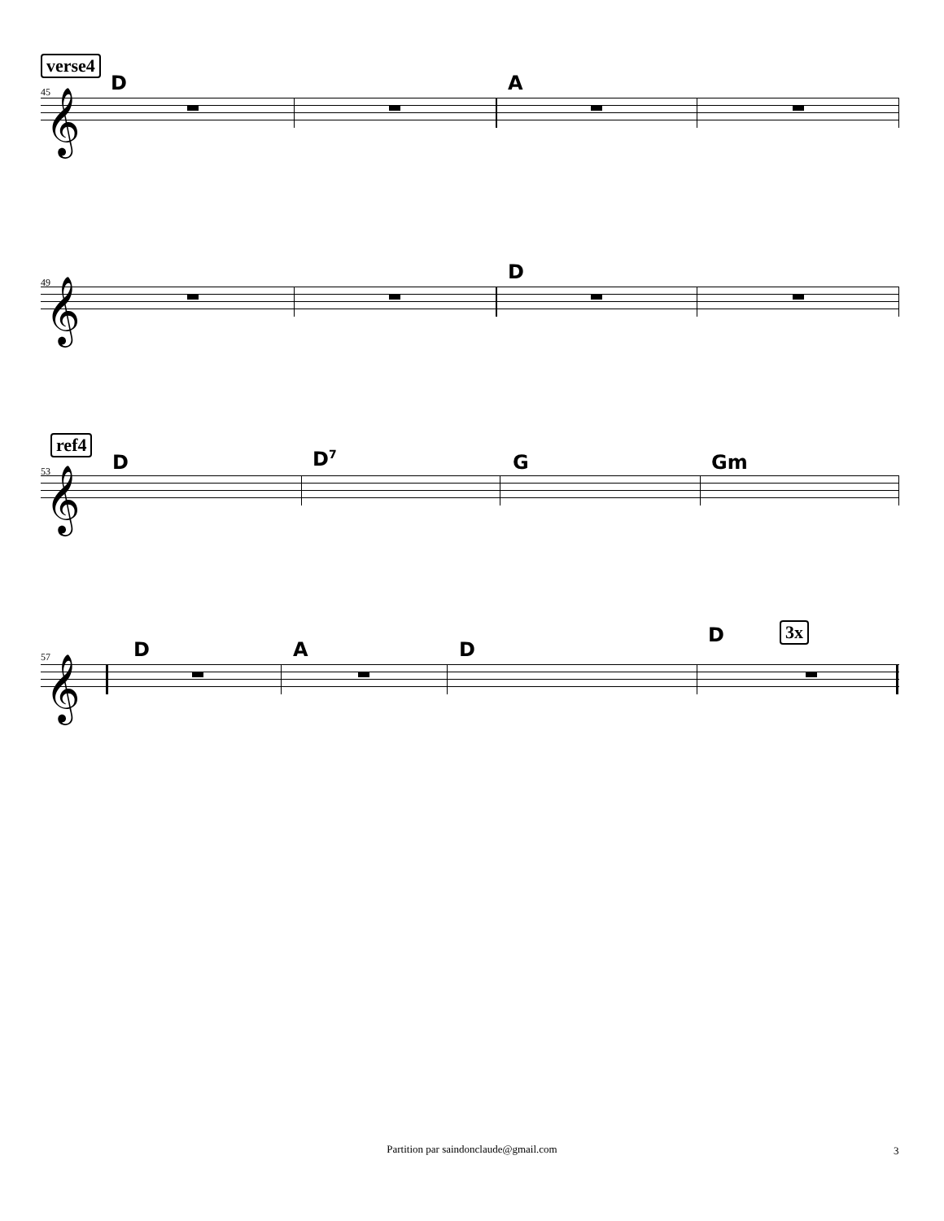verse4
45 D A
𝄞
49 D
𝄞
ref4
53 D D<sup>7</sup> G Gm
𝄞
57 D A D
D 3x
𝄞
Partition par saindonclaude@gmail.com 3